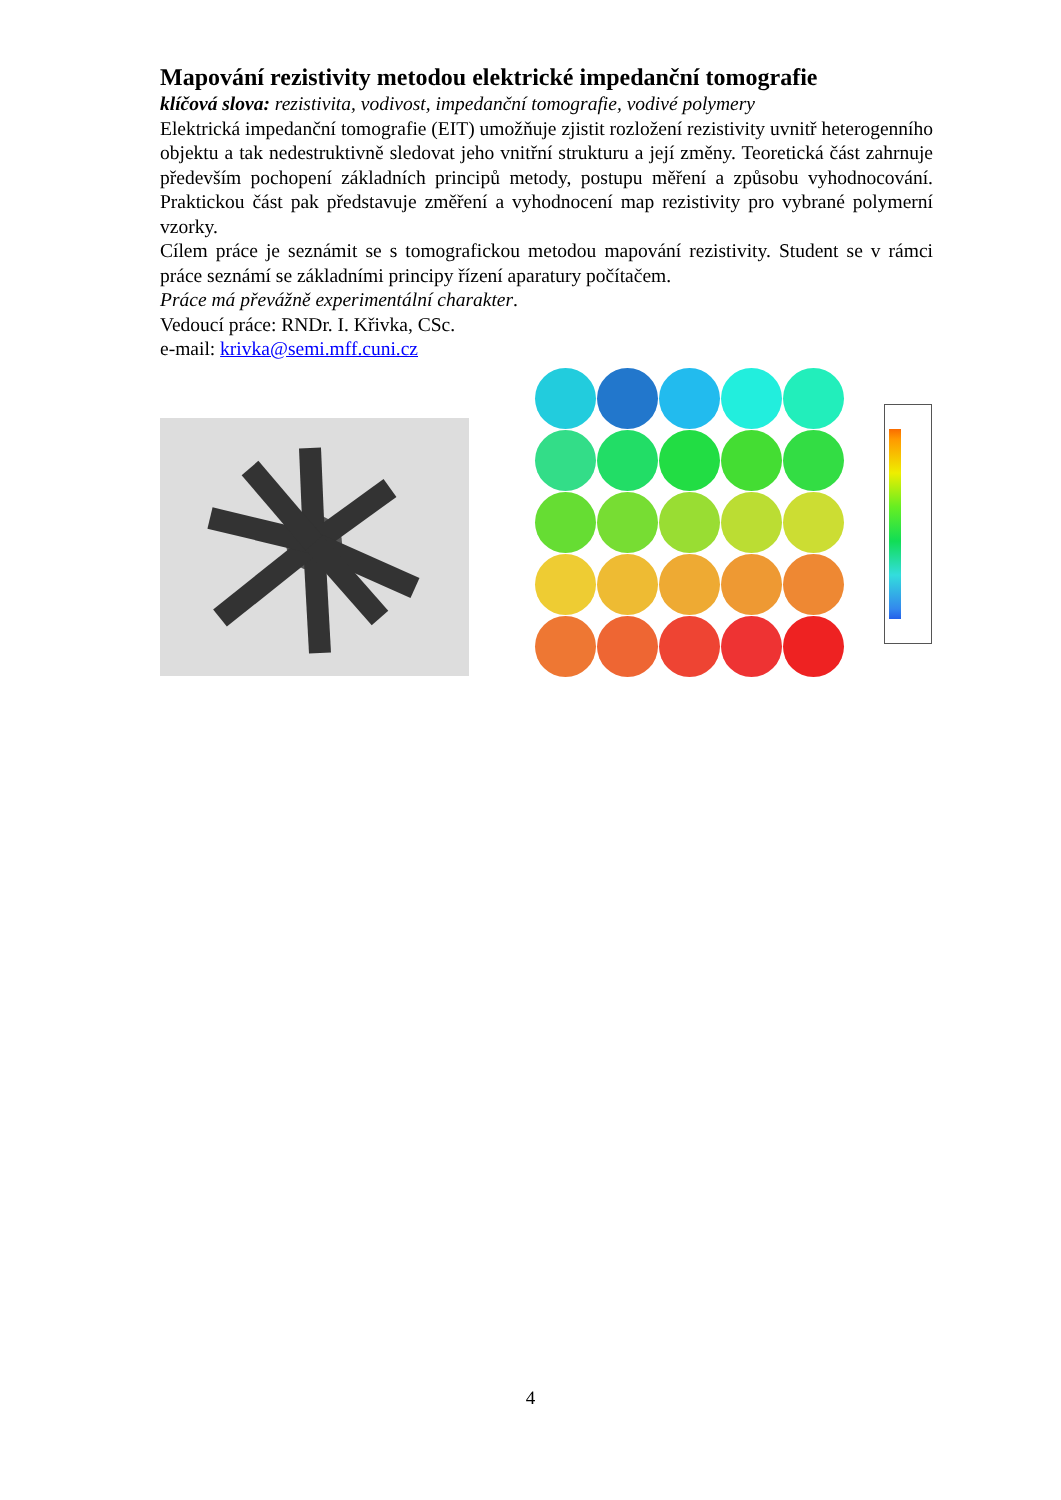Mapování rezistivity metodou elektrické impedanční tomografie
klíčová slova: rezistivita, vodivost, impedanční tomografie, vodivé polymery
Elektrická impedanční tomografie (EIT) umožňuje zjistit rozložení rezistivity uvnitř heterogenního objektu a tak nedestruktivně sledovat jeho vnitřní strukturu a její změny. Teoretická část zahrnuje především pochopení základních principů metody, postupu měření a způsobu vyhodnocování. Praktickou část pak představuje změření a vyhodnocení map rezistivity pro vybrané polymerní vzorky.
Cílem práce je seznámit se s tomografickou metodou mapování rezistivity. Student se v rámci práce seznámí se základními principy řízení aparatury počítačem.
Práce má převážně experimentální charakter.
Vedoucí práce: RNDr. I. Křivka, CSc.
e-mail: krivka@semi.mff.cuni.cz
4